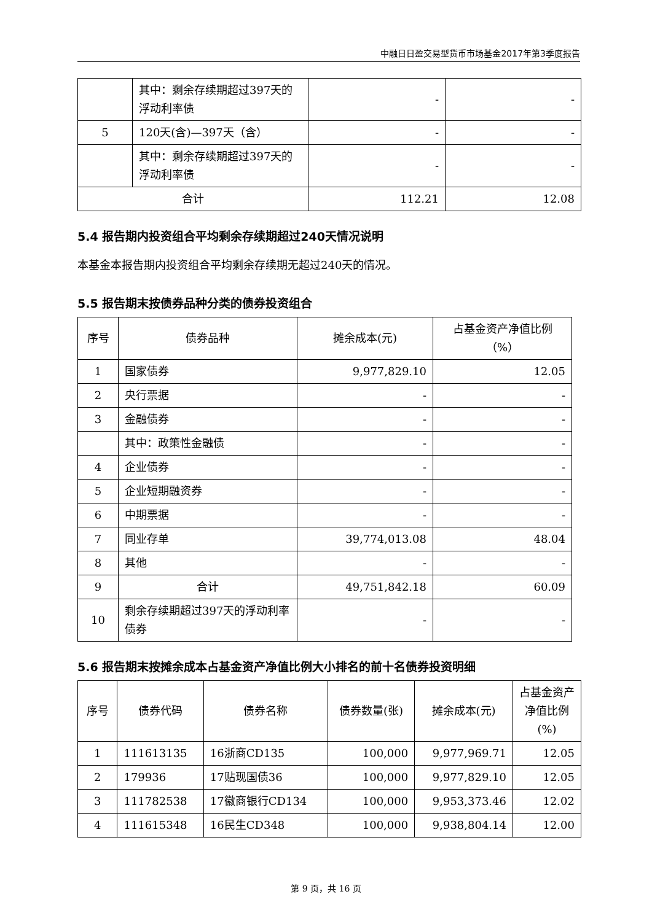中融日日盈交易型货币市场基金2017年第3季度报告
| | 其中：剩余存续期超过397天的浮动利率债 | - | - |
| 5 | 120天(含)—397天（含） | - | - |
| | 其中：剩余存续期超过397天的浮动利率债 | - | - |
| 合计 | | 112.21 | 12.08 |
5.4 报告期内投资组合平均剩余存续期超过240天情况说明
本基金本报告期内投资组合平均剩余存续期无超过240天的情况。
5.5 报告期末按债券品种分类的债券投资组合
| 序号 | 债券品种 | 摊余成本(元) | 占基金资产净值比例（%） |
| --- | --- | --- | --- |
| 1 | 国家债券 | 9,977,829.10 | 12.05 |
| 2 | 央行票据 | - | - |
| 3 | 金融债券 | - | - |
| | 其中：政策性金融债 | - | - |
| 4 | 企业债券 | - | - |
| 5 | 企业短期融资券 | - | - |
| 6 | 中期票据 | - | - |
| 7 | 同业存单 | 39,774,013.08 | 48.04 |
| 8 | 其他 | - | - |
| 9 | 合计 | 49,751,842.18 | 60.09 |
| 10 | 剩余存续期超过397天的浮动利率债券 | - | - |
5.6 报告期末按摊余成本占基金资产净值比例大小排名的前十名债券投资明细
| 序号 | 债券代码 | 债券名称 | 债券数量(张) | 摊余成本(元) | 占基金资产净值比例(%) |
| --- | --- | --- | --- | --- | --- |
| 1 | 111613135 | 16浙商CD135 | 100,000 | 9,977,969.71 | 12.05 |
| 2 | 179936 | 17贴现国债36 | 100,000 | 9,977,829.10 | 12.05 |
| 3 | 111782538 | 17徽商银行CD134 | 100,000 | 9,953,373.46 | 12.02 |
| 4 | 111615348 | 16民生CD348 | 100,000 | 9,938,804.14 | 12.00 |
第 9 页，共 16 页